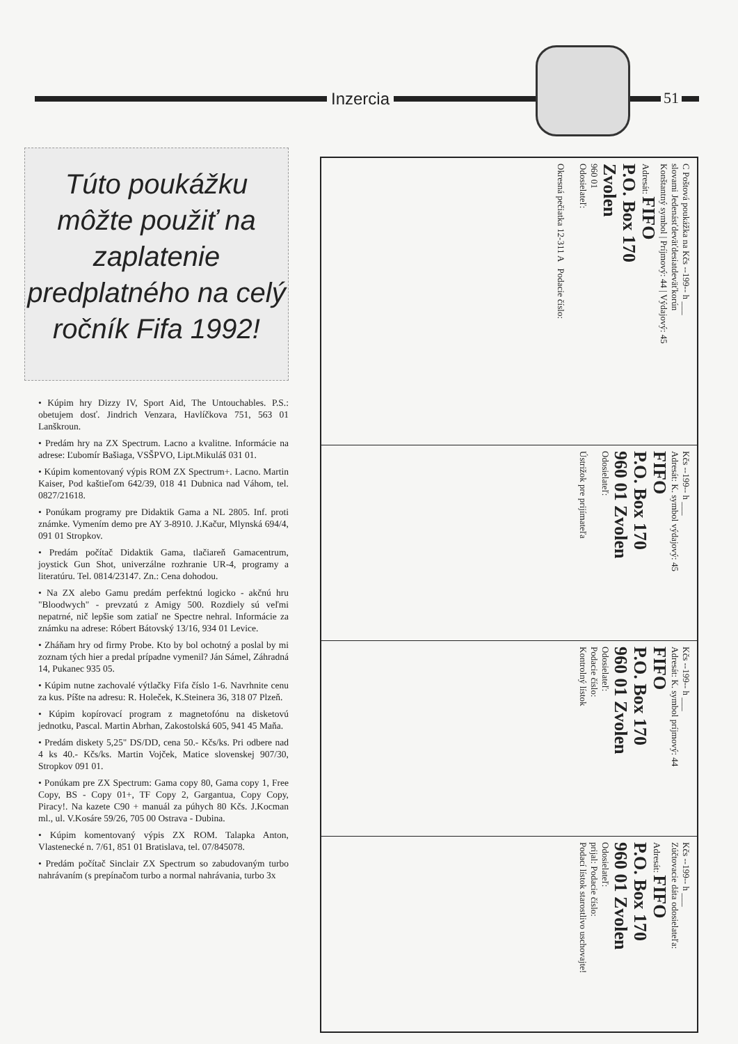Inzercia 51
Túto poukážku môžte použiť na zaplatenie predplatného na celý ročník Fifa 1992!
• Kúpim hry Dizzy IV, Sport Aid, The Untouchables. P.S.: obetujem dosť. Jindrich Venzara, Havlíčkova 751, 563 01 Lanškroun.
• Predám hry na ZX Spectrum. Lacno a kvalitne. Informácie na adrese: Ľubomír Bašiaga, VSŠPVO, Lipt.Mikuláš 031 01.
• Kúpim komentovaný výpis ROM ZX Spectrum+. Lacno. Martin Kaiser, Pod kaštieľom 642/39, 018 41 Dubnica nad Váhom, tel. 0827/21618.
• Ponúkam programy pre Didaktik Gama a NL 2805. Inf. proti známke. Vymením demo pre AY 3-8910. J.Kačur, Mlynská 694/4, 091 01 Stropkov.
• Predám počítač Didaktik Gama, tlačiareň Gamacentrum, joystick Gun Shot, univerzálne rozhranie UR-4, programy a literatúru. Tel. 0814/23147. Zn.: Cena dohodou.
• Na ZX alebo Gamu predám perfektnú logicko - akčnú hru "Bloodwych" - prevzatú z Amigy 500. Rozdiely sú veľmi nepatrné, nič lepšie som zatiaľ ne Spectre nehral. Informácie za známku na adrese: Róbert Bátovský 13/16, 934 01 Levice.
• Zháňam hry od firmy Probe. Kto by bol ochotný a poslal by mi zoznam tých hier a predal prípadne vymenil? Ján Sámel, Záhradná 14, Pukanec 935 05.
• Kúpim nutne zachovalé výtlačky Fifa číslo 1-6. Navrhnite cenu za kus. Píšte na adresu: R. Holeček, K.Steinera 36, 318 07 Plzeň.
• Kúpim kopírovací program z magnetofónu na disketovú jednotku, Pascal. Martin Abrhan, Zakostolská 605, 941 45 Maňa.
• Predám diskety 5,25" DS/DD, cena 50.- Kčs/ks. Pri odbere nad 4 ks 40.- Kčs/ks. Martin Vojček, Matice slovenskej 907/30, Stropkov 091 01.
• Ponúkam pre ZX Spectrum: Gama copy 80, Gama copy 1, Free Copy, BS - Copy 01+, TF Copy 2, Gargantua, Copy Copy, Piracy!. Na kazete C90 + manuál za púhych 80 Kčs. J.Kocman ml., ul. V.Kosáre 59/26, 705 00 Ostrava - Dubina.
• Kúpim komentovaný výpis ZX ROM. Talapka Anton, Vlastenecké n. 7/61, 851 01 Bratislava, tel. 07/845078.
• Predám počítač Sinclair ZX Spectrum so zabudovaným turbo nahrávaním (s prepínačom turbo a normal nahrávania, turbo 3x
C Poštová poukážka na Kčs --199-- h ___
slovami Jedenásťdeväťdesiatdeväťkorún
Konštantný symbol | Príjmový: 44 | Výdajový: 45
Adresát: FIFO
P.O. Box 170
Zvolen
960 01
Odosielateľ:
Okresná pečiatka 12-311 A Podacie číslo:
Kčs --199-- h ___
Adresát: K. symbol výdajový: 45
FIFO
P.O. Box 170
960 01 Zvolen
Odosielateľ:
Ústrižok pre prijímateľa
Kčs --199-- h ___
Adresát: K. symbol príjmový: 44
FIFO
P.O. Box 170
960 01 Zvolen
Odosielateľ:
Podacie číslo:
Kontrolný lístok
Kčs --199-- h ___
Zúčtovacie dáta odosielateľa:
Adresát: FIFO
P.O. Box 170
960 01 Zvolen
Odosielateľ:
prijal: Podacie číslo:
Podací lístok starostlivo uschovajte!